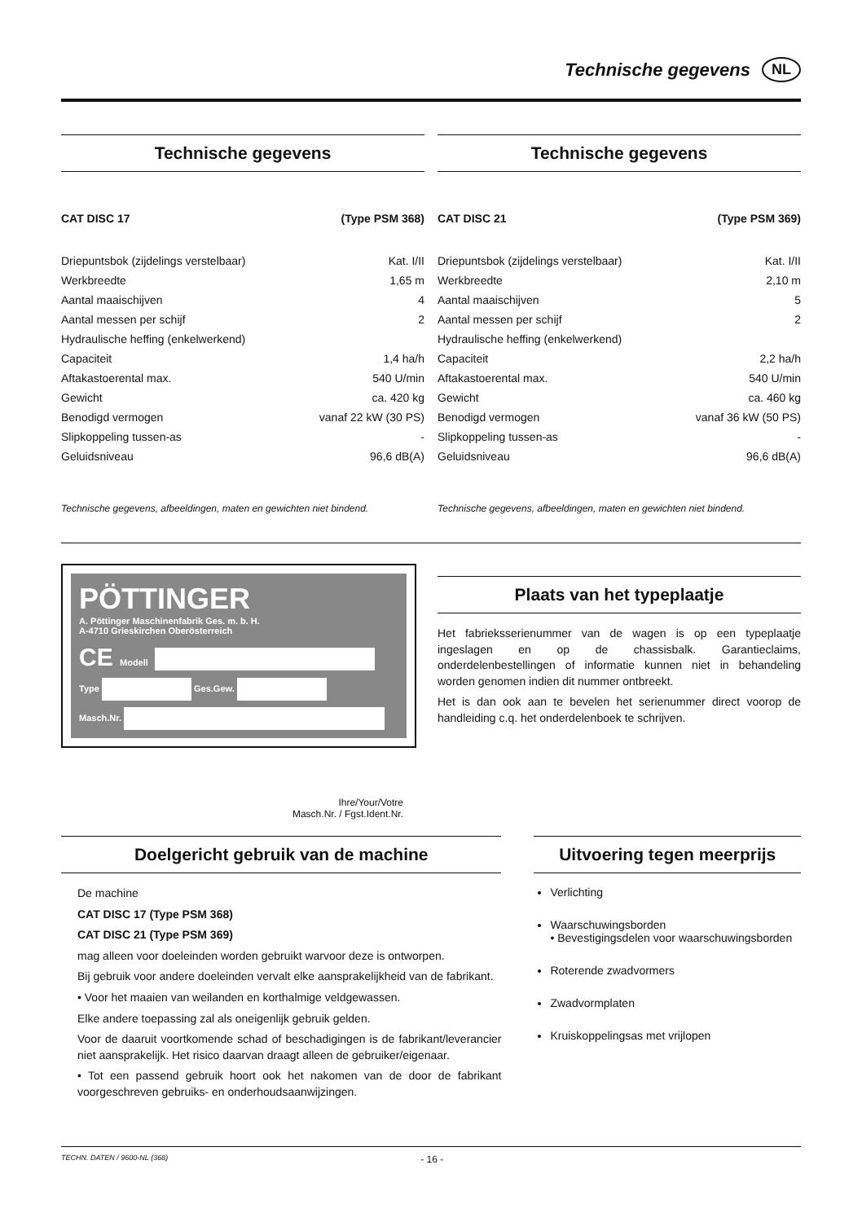Technische gegevens
NL
Technische gegevens
| CAT DISC 17 | (Type PSM 368) |
| Driepuntsbok (zijdelings verstelbaar) | Kat. I/II |
| Werkbreedte | 1,65 m |
| Aantal maaischijven | 4 |
| Aantal messen per schijf | 2 |
| Hydraulische heffing (enkelwerkend) | |
| Capaciteit | 1,4 ha/h |
| Aftakastoerental max. | 540 U/min |
| Gewicht | ca. 420 kg |
| Benodigd vermogen | vanaf 22 kW (30 PS) |
| Slipkoppeling tussen-as | - |
| Geluidsniveau | 96,6 dB(A) |
Technische gegevens, afbeeldingen, maten en gewichten niet bindend.
Technische gegevens
| CAT DISC 21 | (Type PSM 369) |
| Driepuntsbok (zijdelings verstelbaar) | Kat. I/II |
| Werkbreedte | 2,10 m |
| Aantal maaischijven | 5 |
| Aantal messen per schijf | 2 |
| Hydraulische heffing (enkelwerkend) | |
| Capaciteit | 2,2 ha/h |
| Aftakastoerental max. | 540 U/min |
| Gewicht | ca. 460 kg |
| Benodigd vermogen | vanaf 36 kW (50 PS) |
| Slipkoppeling tussen-as | - |
| Geluidsniveau | 96,6 dB(A) |
Technische gegevens, afbeeldingen, maten en gewichten niet bindend.
PÖTTINGER
A. Pöttinger Maschinenfabrik Ges. m. b. H.
A-4710 Grieskirchen Oberösterreich
CE Modell
Type Ges.Gew.
Masch.Nr.
Ihre/Your/Votre
Masch.Nr. / Fgst.Ident.Nr.
Plaats van het typeplaatje
Het fabrieksserienummer van de wagen is op een typeplaatje ingeslagen en op de chassisbalk. Garantieclaims, onderdelenbestellingen of informatie kunnen niet in behandeling worden genomen indien dit nummer ontbreekt.
Het is dan ook aan te bevelen het serienummer direct voorop de handleiding c.q. het onderdelenboek te schrijven.
Doelgericht gebruik van de machine
De machine
CAT DISC 17 (Type PSM 368)
CAT DISC 21 (Type PSM 369)
mag alleen voor doeleinden worden gebruikt warvoor deze is ontworpen.
Bij gebruik voor andere doeleinden vervalt elke aansprakelijkheid van de fabrikant.
• Voor het maaien van weilanden en korthalmige veldgewassen.
Elke andere toepassing zal als oneigenlijk gebruik gelden.
Voor de daaruit voortkomende schad of beschadigingen is de fabrikant/leverancier niet aansprakelijk. Het risico daarvan draagt alleen de gebruiker/eigenaar.
• Tot een passend gebruik hoort ook het nakomen van de door de fabrikant voorgeschreven gebruiks- en onderhoudsaanwijzingen.
Uitvoering tegen meerprijs
Verlichting
Waarschuwingsborden
• Bevestigingsdelen voor waarschuwingsborden
Roterende zwadvormers
Zwadvormplaten
Kruiskoppelingsas met vrijlopen
TECHN. DATEN / 9600-NL (368) - 16 -